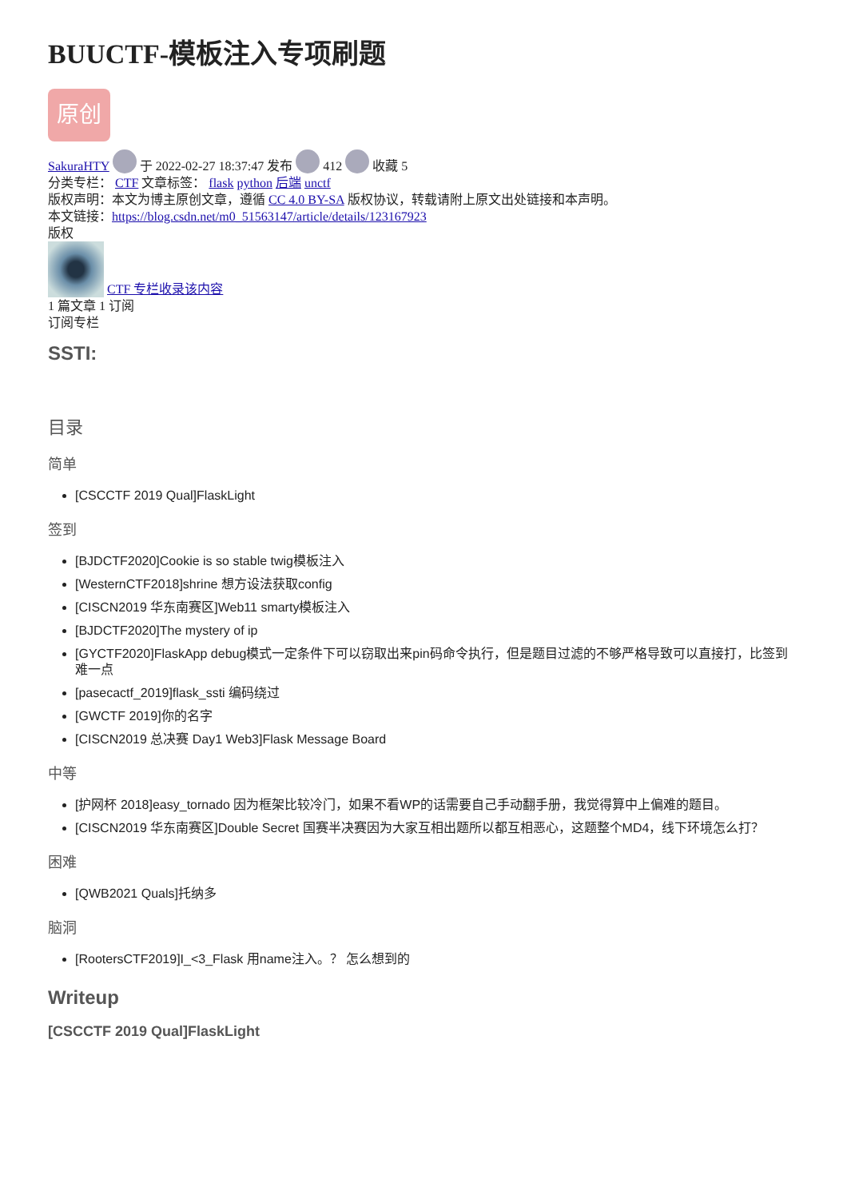BUUCTF-模板注入专项刷题
原创
SakuraHTY 于 2022-02-27 18:37:47 发布 412 收藏 5
分类专栏： CTF 文章标签： flask python 后端 unctf
版权声明：本文为博主原创文章，遵循 CC 4.0 BY-SA 版权协议，转载请附上原文出处链接和本声明。
本文链接：https://blog.csdn.net/m0_51563147/article/details/123167923
版权
CTF 专栏收录该内容
1 篇文章 1 订阅
订阅专栏
SSTI:
目录
简单
[CSCCTF 2019 Qual]FlaskLight
签到
[BJDCTF2020]Cookie is so stable twig模板注入
[WesternCTF2018]shrine 想方设法获取config
[CISCN2019 华东南赛区]Web11 smarty模板注入
[BJDCTF2020]The mystery of ip
[GYCTF2020]FlaskApp debug模式一定条件下可以窃取出来pin码命令执行，但是题目过滤的不够严格导致可以直接打，比签到难一点
[pasecactf_2019]flask_ssti 编码绕过
[GWCTF 2019]你的名字
[CISCN2019 总决赛 Day1 Web3]Flask Message Board
中等
[护网杯 2018]easy_tornado 因为框架比较冷门，如果不看WP的话需要自己手动翻手册，我觉得算中上偏难的题目。
[CISCN2019 华东南赛区]Double Secret 国赛半决赛因为大家互相出题所以都互相恶心，这题整个MD4，线下环境怎么打？
困难
[QWB2021 Quals]托纳多
脑洞
[RootersCTF2019]I_<3_Flask 用name注入。？ 怎么想到的
Writeup
[CSCCTF 2019 Qual]FlaskLight